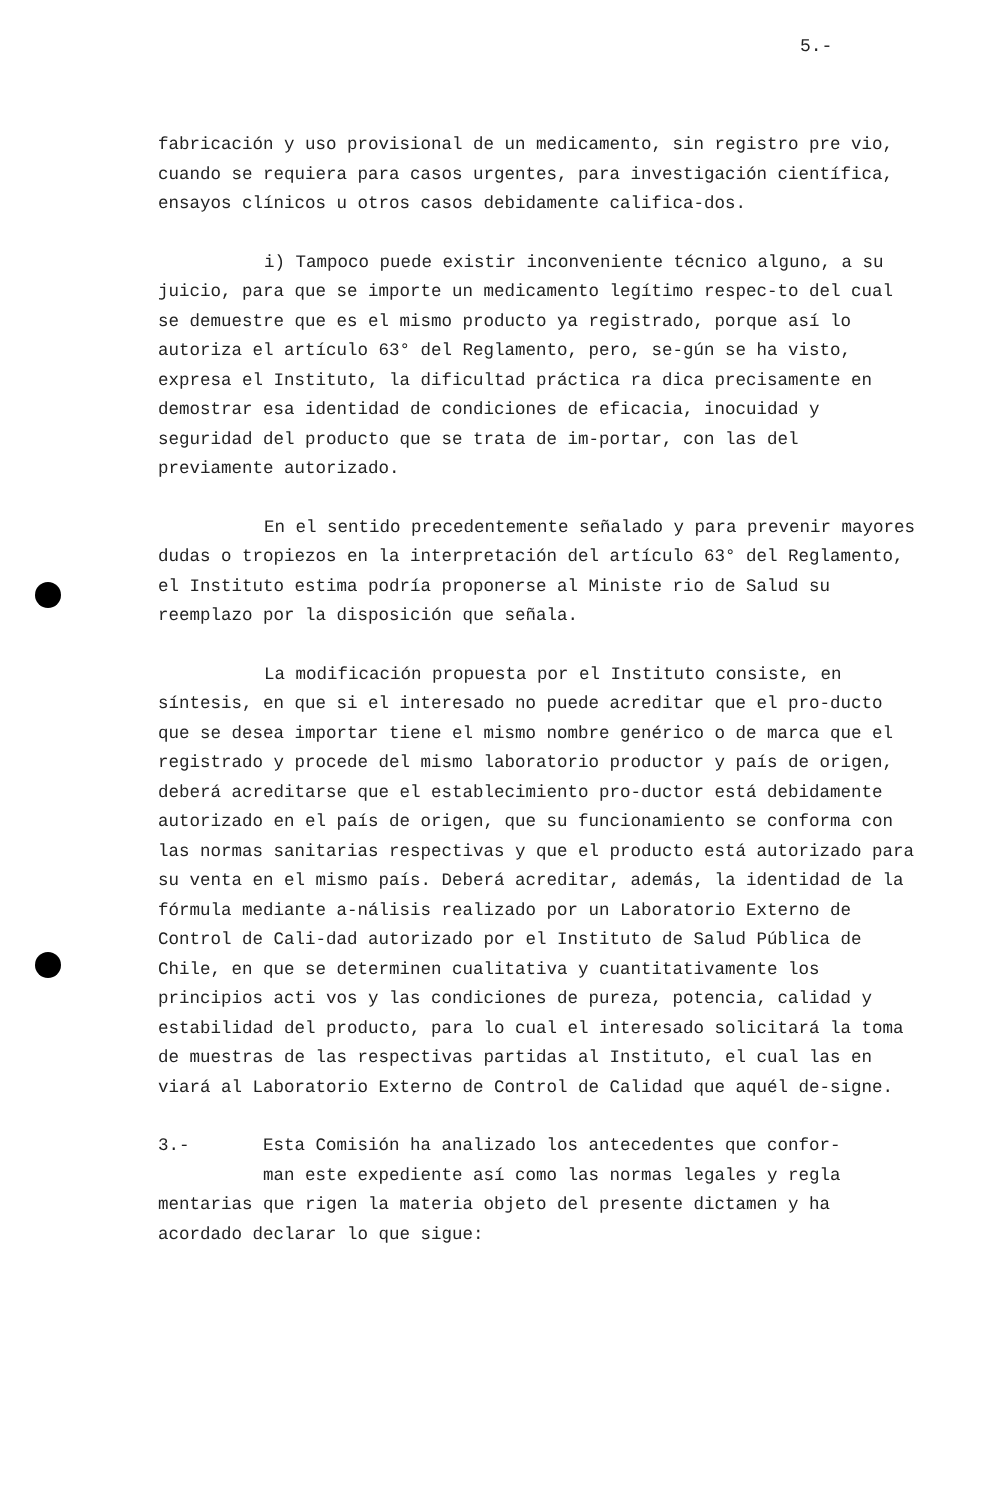5.-
fabricación y uso provisional de un medicamento, sin registro pre vio, cuando se requiera para casos urgentes, para investigación científica, ensayos clínicos u otros casos debidamente califica-dos.
i) Tampoco puede existir inconveniente técnico alguno, a su juicio, para que se importe un medicamento legítimo respec-to del cual se demuestre que es el mismo producto ya registrado, porque así lo autoriza el artículo 63° del Reglamento, pero, se-gún se ha visto, expresa el Instituto, la dificultad práctica ra dica precisamente en demostrar esa identidad de condiciones de eficacia, inocuidad y seguridad del producto que se trata de im-portar, con las del previamente autorizado.
En el sentido precedentemente señalado y para prevenir mayores dudas o tropiezos en la interpretación del artículo 63° del Reglamento, el Instituto estima podría proponerse al Ministe rio de Salud su reemplazo por la disposición que señala.
La modificación propuesta por el Instituto consiste, en síntesis, en que si el interesado no puede acreditar que el pro-ducto que se desea importar tiene el mismo nombre genérico o de marca que el registrado y procede del mismo laboratorio productor y país de origen, deberá acreditarse que el establecimiento pro-ductor está debidamente autorizado en el país de origen, que su funcionamiento se conforma con las normas sanitarias respectivas y que el producto está autorizado para su venta en el mismo país. Deberá acreditar, además, la identidad de la fórmula mediante a-nálisis realizado por un Laboratorio Externo de Control de Cali-dad autorizado por el Instituto de Salud Pública de Chile, en que se determinen cualitativa y cuantitativamente los principios acti vos y las condiciones de pureza, potencia, calidad y estabilidad del producto, para lo cual el interesado solicitará la toma de muestras de las respectivas partidas al Instituto, el cual las en viará al Laboratorio Externo de Control de Calidad que aquél de-signe.
3.- Esta Comisión ha analizado los antecedentes que confor-
man este expediente así como las normas legales y regla mentarias que rigen la materia objeto del presente dictamen y ha acordado declarar lo que sigue: